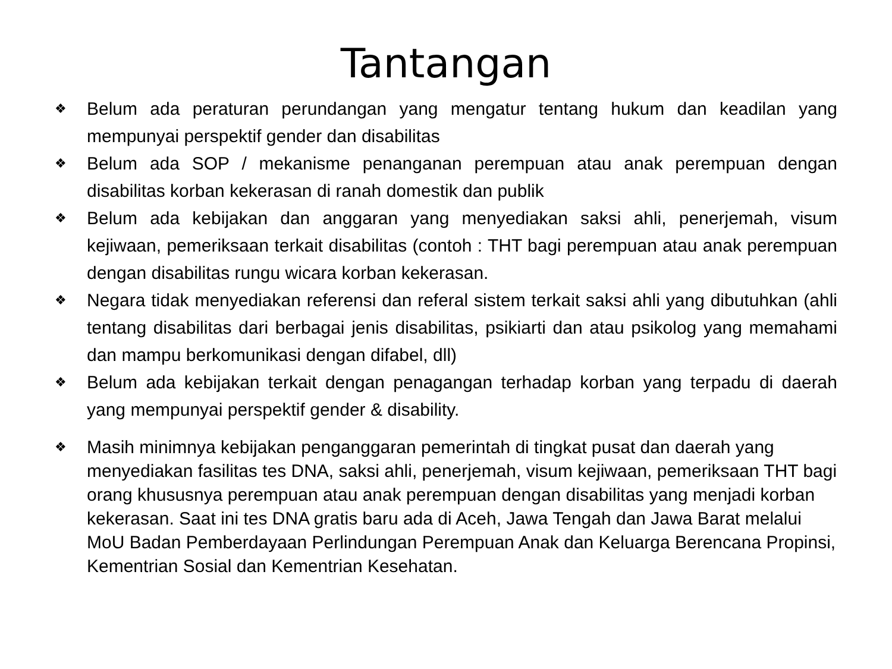Tantangan
❖ Belum ada peraturan perundangan yang mengatur tentang hukum dan keadilan yang mempunyai perspektif gender dan disabilitas
❖ Belum ada SOP / mekanisme penanganan perempuan atau anak perempuan dengan disabilitas korban kekerasan di ranah domestik dan publik
❖ Belum ada kebijakan dan anggaran yang menyediakan saksi ahli, penerjemah, visum kejiwaan, pemeriksaan terkait disabilitas (contoh : THT bagi perempuan atau anak perempuan dengan disabilitas rungu wicara korban kekerasan.
❖ Negara tidak menyediakan referensi dan referal sistem terkait saksi ahli yang dibutuhkan (ahli tentang disabilitas dari berbagai jenis disabilitas, psikiarti dan atau psikolog yang memahami dan mampu berkomunikasi dengan difabel, dll)
❖ Belum ada kebijakan terkait dengan penagangan terhadap korban yang terpadu di daerah yang mempunyai perspektif gender & disability.
❖ Masih minimnya kebijakan penganggaran pemerintah di tingkat pusat dan daerah yang menyediakan fasilitas tes DNA, saksi ahli, penerjemah, visum kejiwaan, pemeriksaan THT bagi orang khususnya perempuan atau anak perempuan dengan disabilitas yang menjadi korban kekerasan. Saat ini tes DNA gratis baru ada di Aceh, Jawa Tengah dan Jawa Barat melalui MoU Badan Pemberdayaan Perlindungan Perempuan Anak dan Keluarga Berencana Propinsi, Kementrian Sosial dan Kementrian Kesehatan.